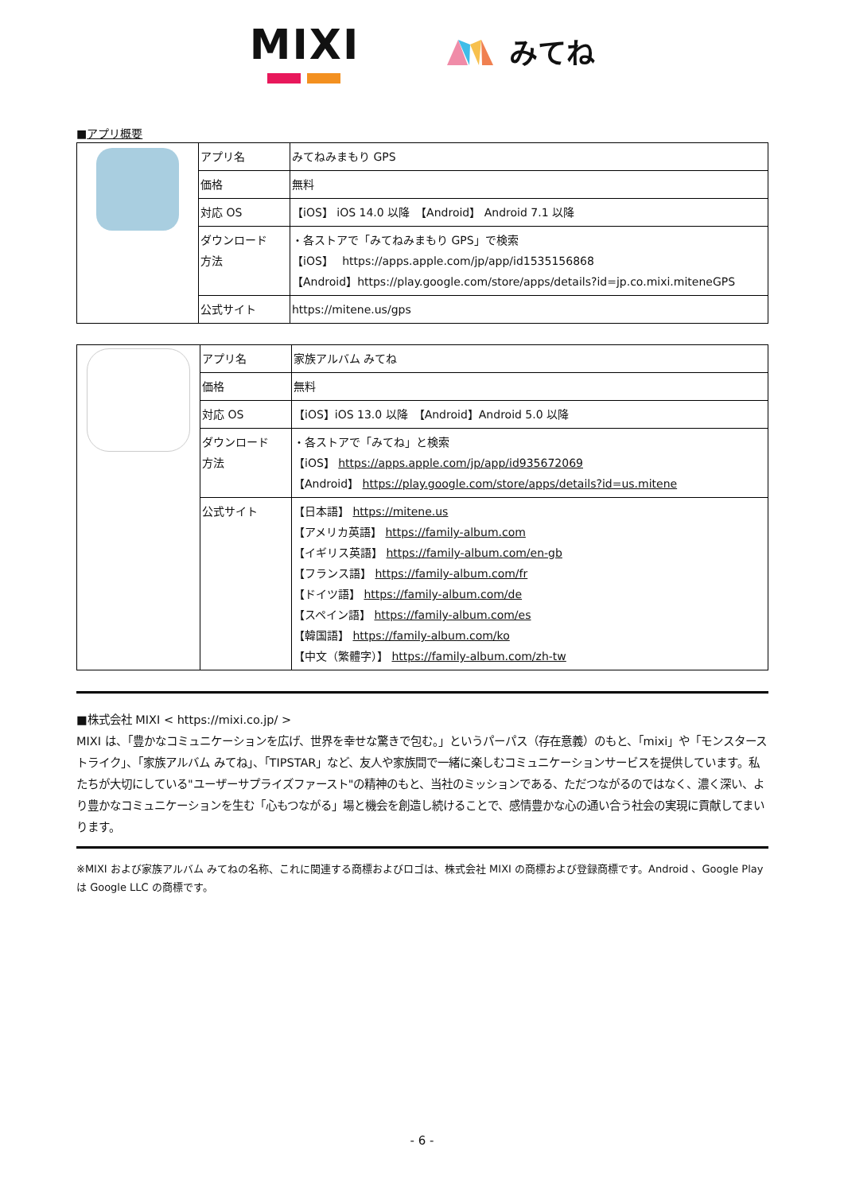MIXI
みてね
■アプリ概要
| | アプリ名 | みてねみまもり GPS |
| | 価格 | 無料 |
| | 対応 OS | 【iOS】 iOS 14.0 以降 【Android】 Android 7.1 以降 |
| | ダウンロード 方法 | ・各ストアで「みてねみまもり GPS」で検索 【iOS】 https://apps.apple.com/jp/app/id1535156868 【Android】https://play.google.com/store/apps/details?id=jp.co.mixi.miteneGPS |
| | 公式サイト | https://mitene.us/gps |
| | アプリ名 | 家族アルバム みてね |
| | 価格 | 無料 |
| | 対応 OS | 【iOS】iOS 13.0 以降 【Android】Android 5.0 以降 |
| | ダウンロード 方法 | ・各ストアで「みてね」と検索 【iOS】 https://apps.apple.com/jp/app/id935672069 【Android】 https://play.google.com/store/apps/details?id=us.mitene |
| | 公式サイト | 【日本語】 https://mitene.us 【アメリカ英語】 https://family-album.com 【イギリス英語】 https://family-album.com/en-gb 【フランス語】 https://family-album.com/fr 【ドイツ語】 https://family-album.com/de 【スペイン語】 https://family-album.com/es 【韓国語】 https://family-album.com/ko 【中文（繁體字）】 https://family-album.com/zh-tw |
■株式会社 MIXI < https://mixi.co.jp/ >
MIXI は、「豊かなコミュニケーションを広げ、世界を幸せな驚きで包む。」というパーパス（存在意義）のもと、「mixi」や「モンスターストライク」、「家族アルバム みてね」、「TIPSTAR」など、友人や家族間で一緒に楽しむコミュニケーションサービスを提供しています。私たちが大切にしている"ユーザーサプライズファースト"の精神のもと、当社のミッションである、ただつながるのではなく、濃く深い、より豊かなコミュニケーションを生む「心もつながる」場と機会を創造し続けることで、感情豊かな心の通い合う社会の実現に貢献してまいります。
※MIXI および家族アルバム みてねの名称、これに関連する商標およびロゴは、株式会社 MIXI の商標および登録商標です。Android 、Google Play は Google LLC の商標です。
- 6 -